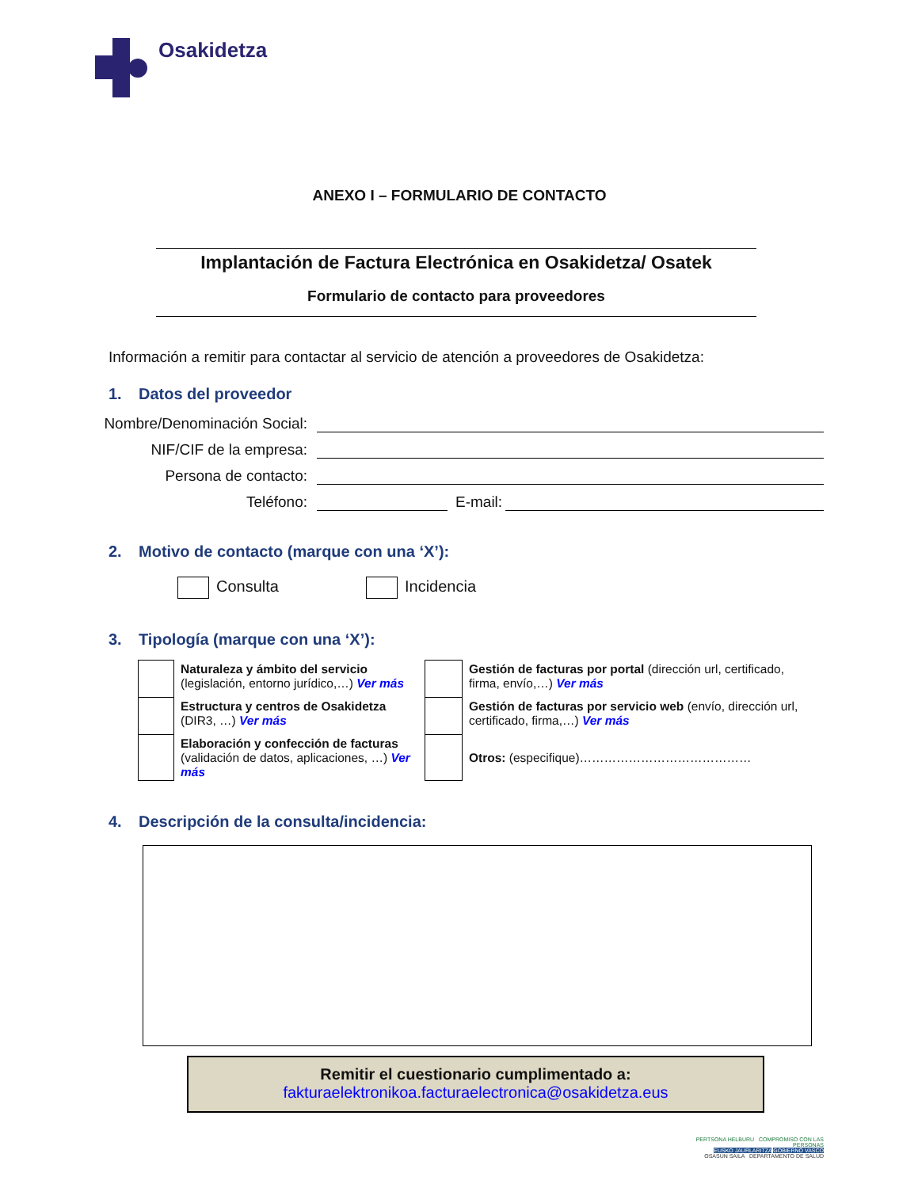Osakidetza
ANEXO I – FORMULARIO DE CONTACTO
Implantación de Factura Electrónica en Osakidetza/ Osatek
Formulario de contacto para proveedores
Información a remitir para contactar al servicio de atención a proveedores de Osakidetza:
1. Datos del proveedor
Nombre/Denominación Social:
NIF/CIF de la empresa:
Persona de contacto:
Teléfono:
E-mail:
2. Motivo de contacto (marque con una ‘X’):
Consulta Incidencia
3. Tipología (marque con una ‘X’):
| | Naturaleza y ámbito del servicio (legislación, entorno jurídico,…) Ver más | | Gestión de facturas por portal (dirección url, certificado, firma, envío,…) Ver más |
| | Estructura y centros de Osakidetza (DIR3, …) Ver más | | Gestión de facturas por servicio web (envío, dirección url, certificado, firma,…) Ver más |
| | Elaboración y confección de facturas (validación de datos, aplicaciones, …) Ver más | | Otros: (especifique)…………………………………… |
4. Descripción de la consulta/incidencia:
Remitir el cuestionario cumplimentado a:
fakturaelektronikoa.facturaelectronica@osakidetza.eus
PERTSONA HELBURU COMPROMISO CON LAS PERSONAS
EUSKO JAURLARITZA GOBIERNO VASCO
OSASUN SAILA DEPARTAMENTO DE SALUD